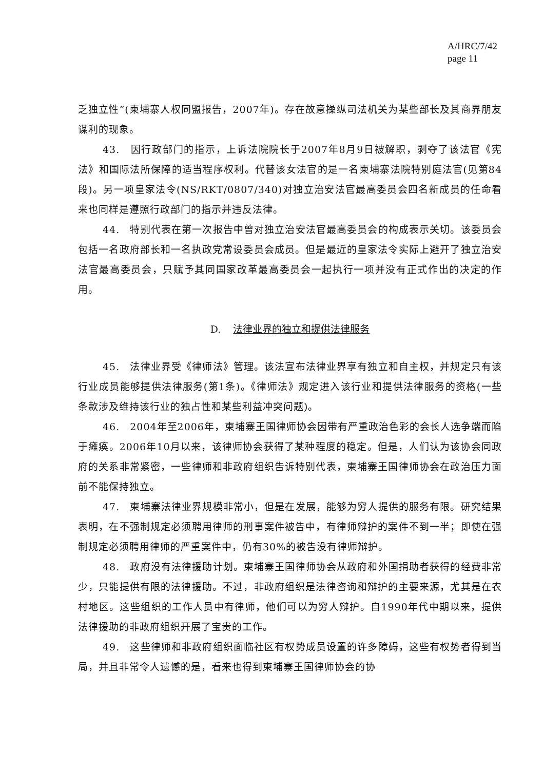A/HRC/7/42
page 11
乏独立性”(柬埔寨人权同盟报告，2007年)。存在故意操纵司法机关为某些部长及其商界朋友谋利的现象。
43.　因行政部门的指示，上诉法院院长于2007年8月9日被解职，剥夺了该法官《宪法》和国际法所保障的适当程序权利。代替该女法官的是一名柬埔寨法院特别庭法官(见第84段)。另一项皇家法令(NS/RKT/0807/340)对独立治安法官最高委员会四名新成员的任命看来也同样是遵照行政部门的指示并违反法律。
44.　特别代表在第一次报告中曾对独立治安法官最高委员会的构成表示关切。该委员会包括一名政府部长和一名执政党常设委员会成员。但是最近的皇家法令实际上避开了独立治安法官最高委员会，只赋予其同国家改革最高委员会一起执行一项并没有正式作出的决定的作用。
D. 法律业界的独立和提供法律服务
45.　法律业界受《律师法》管理。该法宣布法律业界享有独立和自主权，并规定只有该行业成员能够提供法律服务(第1条)。《律师法》规定进入该行业和提供法律服务的资格(一些条款涉及维持该行业的独占性和某些利益冲突问题)。
46.　2004年至2006年，柬埔寨王国律师协会因带有严重政治色彩的会长人选争端而陷于瘫痪。2006年10月以来，该律师协会获得了某种程度的稳定。但是，人们认为该协会同政府的关系非常紧密，一些律师和非政府组织告诉特别代表，柬埔寨王国律师协会在政治压力面前不能保持独立。
47.　柬埔寨法律业界规模非常小，但是在发展，能够为穷人提供的服务有限。研究结果表明，在不强制规定必须聘用律师的刑事案件被告中，有律师辩护的案件不到一半；即使在强制规定必须聘用律师的严重案件中，仍有30%的被告没有律师辩护。
48.　政府没有法律援助计划。柬埔寨王国律师协会从政府和外国捐助者获得的经费非常少，只能提供有限的法律援助。不过，非政府组织是法律咨询和辩护的主要来源，尤其是在农村地区。这些组织的工作人员中有律师，他们可以为穷人辩护。自1990年代中期以来，提供法律援助的非政府组织开展了宝贵的工作。
49.　这些律师和非政府组织面临社区有权势成员设置的许多障碍，这些有权势者得到当局，并且非常令人遗憾的是，看来也得到柬埔寨王国律师协会的协